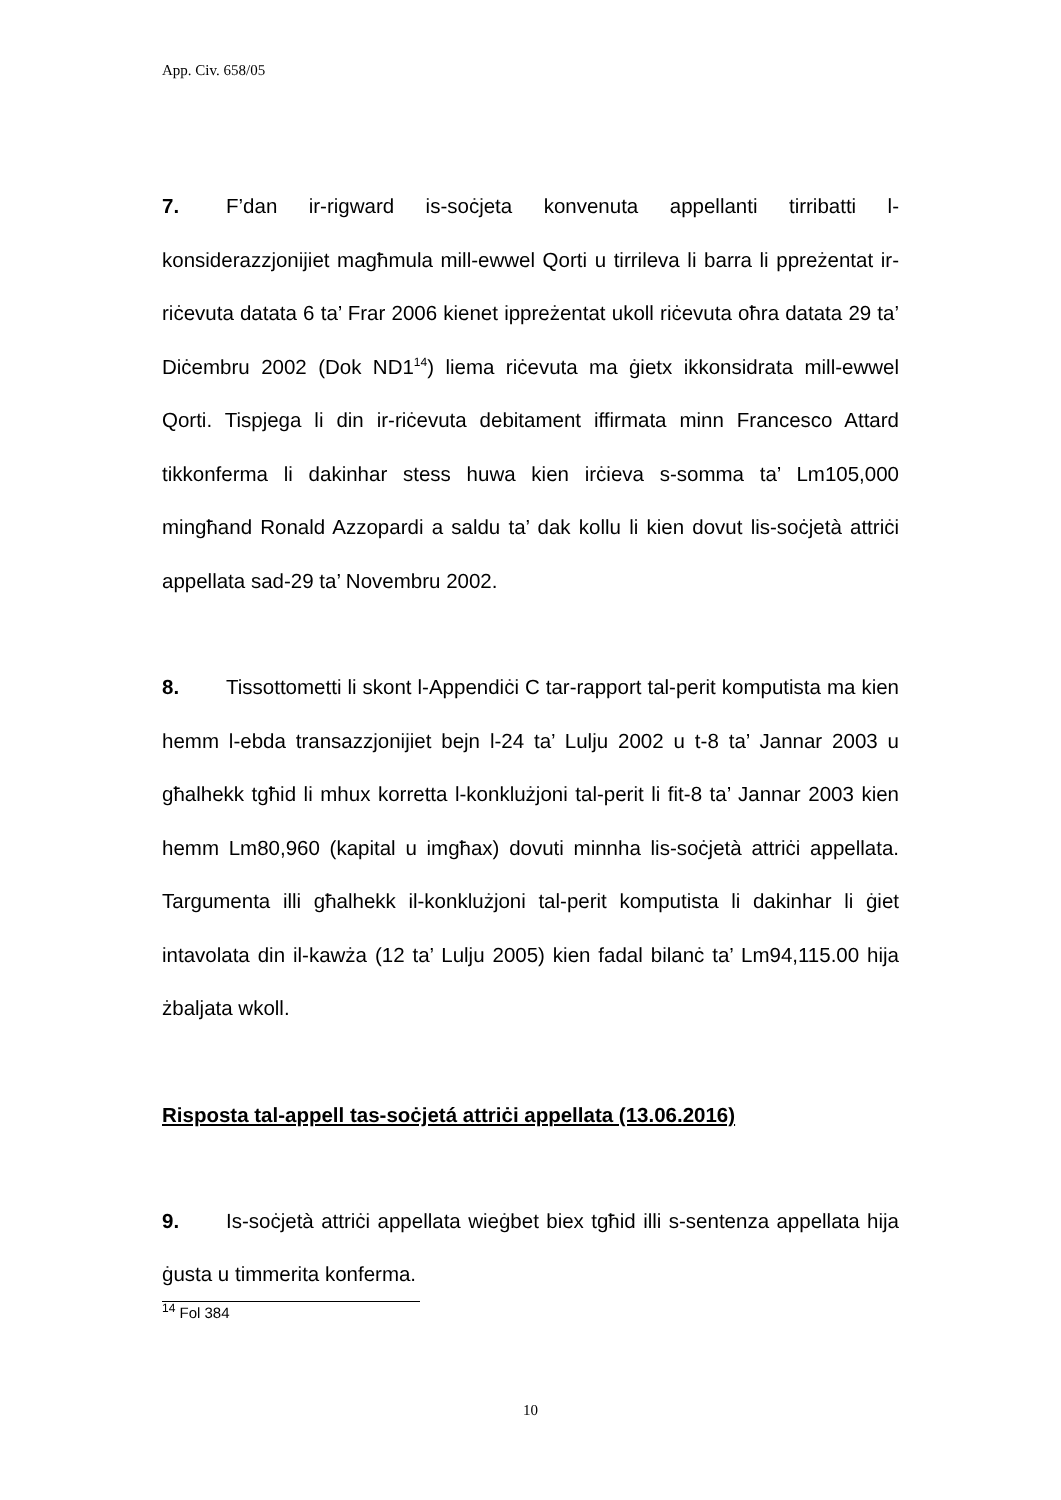App. Civ. 658/05
7. F’dan ir-rigward is-soċjeta konvenuta appellanti tirribatti l-konsiderazzjonijiet magħmula mill-ewwel Qorti u tirrileva li barra li ppreżentat ir-riċevuta datata 6 ta’ Frar 2006 kienet ippreżentat ukoll riċevuta oħra datata 29 ta’ Diċembru 2002 (Dok ND1<sup>14</sup>) liema riċevuta ma ġietx ikkonsidrata mill-ewwel Qorti. Tispjega li din ir-riċevuta debitament iffirmata minn Francesco Attard tikkonferma li dakinhar stess huwa kien irċieva s-somma ta’ Lm105,000 mingħand Ronald Azzopardi a saldu ta’ dak kollu li kien dovut lis-soċjetà attriċi appellata sad-29 ta’ Novembru 2002.
8. Tissottometti li skont l-Appendiċi C tar-rapport tal-perit komputista ma kien hemm l-ebda transazzjonijiet bejn l-24 ta’ Lulju 2002 u t-8 ta’ Jannar 2003 u għalhekk tgħid li mhux korretta l-konklużjoni tal-perit li fit-8 ta’ Jannar 2003 kien hemm Lm80,960 (kapital u imgħax) dovuti minnha lis-soċjetà attriċi appellata. Targumenta illi għalhekk il-konklużjoni tal-perit komputista li dakinhar li ġiet intavolata din il-kawża (12 ta’ Lulju 2005) kien fadal bilanċ ta’ Lm94,115.00 hija żbaljata wkoll.
Risposta tal-appell tas-soċjetá attriċi appellata (13.06.2016)
9. Is-soċjetà attriċi appellata wieġbet biex tgħid illi s-sentenza appellata hija ġusta u timmerita konferma.
<sup>14</sup> Fol 384
10